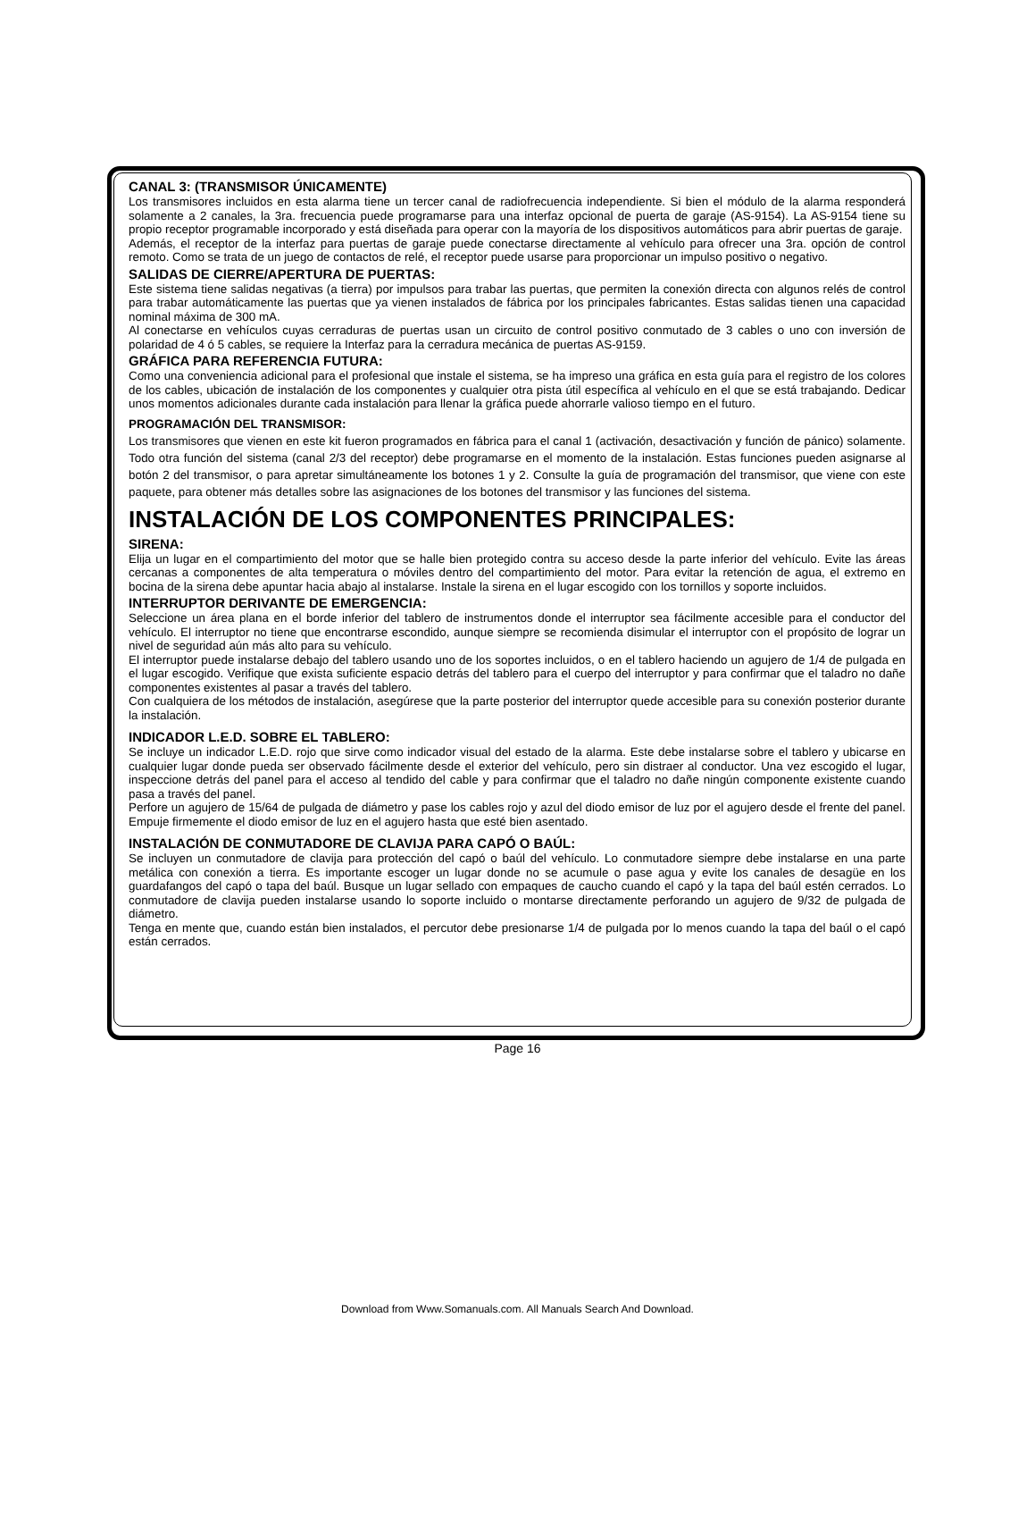CANAL 3: (TRANSMISOR ÚNICAMENTE)
Los transmisores incluidos en esta alarma tiene un tercer canal de radiofrecuencia independiente. Si bien el módulo de la alarma responderá solamente a 2 canales, la 3ra. frecuencia puede programarse para una interfaz opcional de puerta de garaje (AS-9154). La AS-9154 tiene su propio receptor programable incorporado y está diseñada para operar con la mayoría de los dispositivos automáticos para abrir puertas de garaje.
Además, el receptor de la interfaz para puertas de garaje puede conectarse directamente al vehículo para ofrecer una 3ra. opción de control remoto. Como se trata de un juego de contactos de relé, el receptor puede usarse para proporcionar un impulso positivo o negativo.
SALIDAS DE CIERRE/APERTURA DE PUERTAS:
Este sistema tiene salidas negativas (a tierra) por impulsos para trabar las puertas, que permiten la conexión directa con algunos relés de control para trabar automáticamente las puertas que ya vienen instalados de fábrica por los principales fabricantes. Estas salidas tienen una capacidad nominal máxima de 300 mA.
Al conectarse en vehículos cuyas cerraduras de puertas usan un circuito de control positivo conmutado de 3 cables o uno con inversión de polaridad de 4 ó 5 cables, se requiere la Interfaz para la cerradura mecánica de puertas AS-9159.
GRÁFICA PARA REFERENCIA FUTURA:
Como una conveniencia adicional para el profesional que instale el sistema, se ha impreso una gráfica en esta guía para el registro de los colores de los cables, ubicación de instalación de los componentes y cualquier otra pista útil específica al vehículo en el que se está trabajando. Dedicar unos momentos adicionales durante cada instalación para llenar la gráfica puede ahorrarle valioso tiempo en el futuro.
PROGRAMACIÓN DEL TRANSMISOR:
Los transmisores que vienen en este kit fueron programados en fábrica para el canal 1 (activación, desactivación y función de pánico) solamente. Todo otra función del sistema (canal 2/3 del receptor) debe programarse en el momento de la instalación. Estas funciones pueden asignarse al botón 2 del transmisor, o para apretar simultáneamente los botones 1 y 2. Consulte la guía de programación del transmisor, que viene con este paquete, para obtener más detalles sobre las asignaciones de los botones del transmisor y las funciones del sistema.
INSTALACIÓN DE LOS COMPONENTES PRINCIPALES:
SIRENA:
Elija un lugar en el compartimiento del motor que se halle bien protegido contra su acceso desde la parte inferior del vehículo. Evite las áreas cercanas a componentes de alta temperatura o móviles dentro del compartimiento del motor. Para evitar la retención de agua, el extremo en bocina de la sirena debe apuntar hacia abajo al instalarse. Instale la sirena en el lugar escogido con los tornillos y soporte incluidos.
INTERRUPTOR DERIVANTE DE EMERGENCIA:
Seleccione un área plana en el borde inferior del tablero de instrumentos donde el interruptor sea fácilmente accesible para el conductor del vehículo. El interruptor no tiene que encontrarse escondido, aunque siempre se recomienda disimular el interruptor con el propósito de lograr un nivel de seguridad aún más alto para su vehículo.
El interruptor puede instalarse debajo del tablero usando uno de los soportes incluidos, o en el tablero haciendo un agujero de 1/4 de pulgada en el lugar escogido. Verifique que exista suficiente espacio detrás del tablero para el cuerpo del interruptor y para confirmar que el taladro no dañe componentes existentes al pasar a través del tablero.
Con cualquiera de los métodos de instalación, asegúrese que la parte posterior del interruptor quede accesible para su conexión posterior durante la instalación.
INDICADOR L.E.D. SOBRE EL TABLERO:
Se incluye un indicador L.E.D. rojo que sirve como indicador visual del estado de la alarma. Este debe instalarse sobre el tablero y ubicarse en cualquier lugar donde pueda ser observado fácilmente desde el exterior del vehículo, pero sin distraer al conductor. Una vez escogido el lugar, inspeccione detrás del panel para el acceso al tendido del cable y para confirmar que el taladro no dañe ningún componente existente cuando pasa a través del panel.
Perfore un agujero de 15/64 de pulgada de diámetro y pase los cables rojo y azul del diodo emisor de luz por el agujero desde el frente del panel. Empuje firmemente el diodo emisor de luz en el agujero hasta que esté bien asentado.
INSTALACIÓN DE CONMUTADORE DE CLAVIJA PARA CAPÓ O BAÚL:
Se incluyen un conmutadore de clavija para protección del capó o baúl del vehículo. Lo conmutadore siempre debe instalarse en una parte metálica con conexión a tierra. Es importante escoger un lugar donde no se acumule o pase agua y evite los canales de desagüe en los guardafangos del capó o tapa del baúl. Busque un lugar sellado con empaques de caucho cuando el capó y la tapa del baúl estén cerrados. Lo conmutadore de clavija pueden instalarse usando lo soporte incluido o montarse directamente perforando un agujero de 9/32 de pulgada de diámetro.
Tenga en mente que, cuando están bien instalados, el percutor debe presionarse 1/4 de pulgada por lo menos cuando la tapa del baúl o el capó están cerrados.
Page 16
Download from Www.Somanuals.com. All Manuals Search And Download.